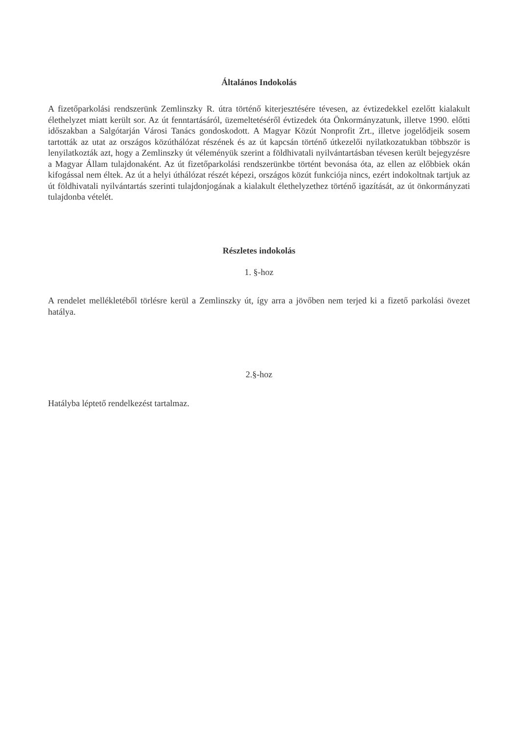Általános Indokolás
A fizetőparkolási rendszerünk Zemlinszky R. útra történő kiterjesztésére tévesen, az évtizedekkel ezelőtt kialakult élethelyzet miatt került sor. Az út fenntartásáról, üzemeltetéséről évtizedek óta Önkormányzatunk, illetve 1990. előtti időszakban a Salgótarján Városi Tanács gondoskodott. A Magyar Közút Nonprofit Zrt., illetve jogelődjeik sosem tartották az utat az országos közúthálózat részének és az út kapcsán történő útkezelői nyilatkozatukban többször is lenyilatkozták azt, hogy a Zemlinszky út véleményük szerint a földhivatali nyilvántartásban tévesen került bejegyzésre a Magyar Állam tulajdonaként. Az út fizetőparkolási rendszerünkbe történt bevonása óta, az ellen az előbbiek okán kifogással nem éltek. Az út a helyi úthálózat részét képezi, országos közút funkciója nincs, ezért indokoltnak tartjuk az út földhivatali nyilvántartás szerinti tulajdonjogának a kialakult élethelyzethez történő igazítását, az út önkormányzati tulajdonba vételét.
Részletes indokolás
1. §-hoz
A rendelet mellékletéből törlésre kerül a Zemlinszky út, így arra a jövőben nem terjed ki a fizető parkolási övezet hatálya.
2.§-hoz
Hatályba léptető rendelkezést tartalmaz.